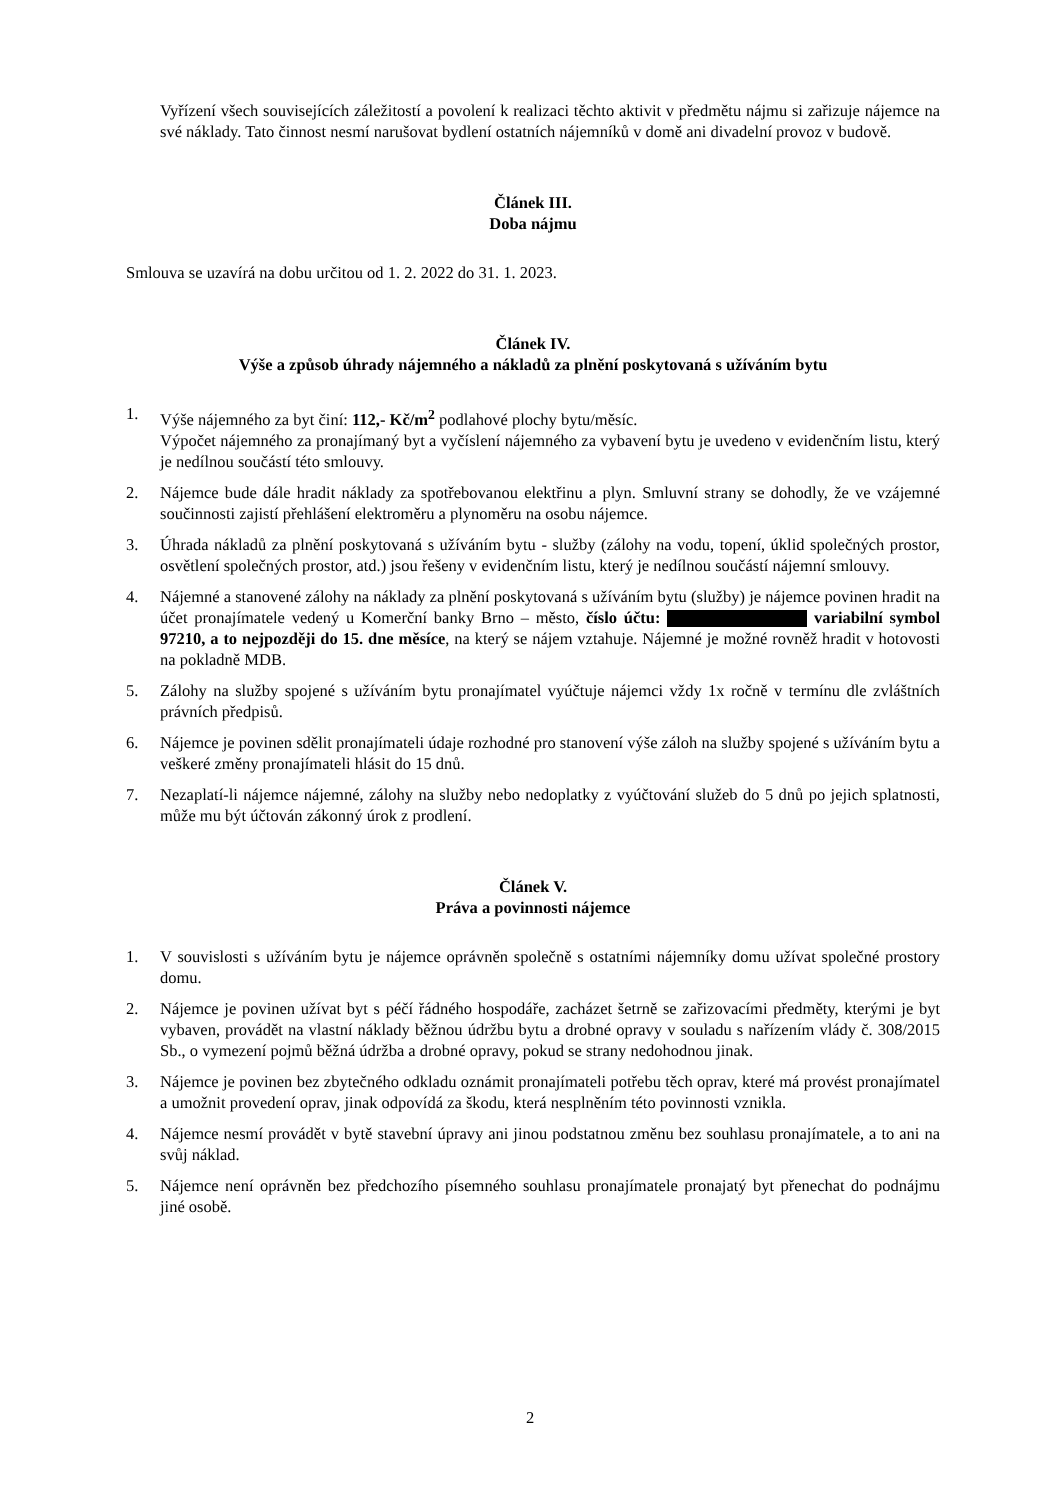Vyřízení všech souvisejících záležitostí a povolení k realizaci těchto aktivit v předmětu nájmu si zařizuje nájemce na své náklady. Tato činnost nesmí narušovat bydlení ostatních nájemníků v domě ani divadelní provoz v budově.
Článek III.
Doba nájmu
Smlouva se uzavírá na dobu určitou od 1. 2. 2022 do 31. 1. 2023.
Článek IV.
Výše a způsob úhrady nájemného a nákladů za plnění poskytovaná s užíváním bytu
1. Výše nájemného za byt činí: 112,- Kč/m<sup>2</sup> podlahové plochy bytu/měsíc.
Výpočet nájemného za pronajímaný byt a vyčíslení nájemného za vybavení bytu je uvedeno v evidenčním listu, který je nedílnou součástí této smlouvy.
2. Nájemce bude dále hradit náklady za spotřebovanou elektřinu a plyn. Smluvní strany se dohodly, že ve vzájemné součinnosti zajistí přehlášení elektroměru a plynoměru na osobu nájemce.
3. Úhrada nákladů za plnění poskytovaná s užíváním bytu - služby (zálohy na vodu, topení, úklid společných prostor, osvětlení společných prostor, atd.) jsou řešeny v evidenčním listu, který je nedílnou součástí nájemní smlouvy.
4. Nájemné a stanovené zálohy na náklady za plnění poskytovaná s užíváním bytu (služby) je nájemce povinen hradit na účet pronajímatele vedený u Komerční banky Brno – město, číslo účtu: variabilní symbol 97210, a to nejpozději do 15. dne měsíce, na který se nájem vztahuje. Nájemné je možné rovněž hradit v hotovosti na pokladně MDB.
5. Zálohy na služby spojené s užíváním bytu pronajímatel vyúčtuje nájemci vždy 1x ročně v termínu dle zvláštních právních předpisů.
6. Nájemce je povinen sdělit pronajímateli údaje rozhodné pro stanovení výše záloh na služby spojené s užíváním bytu a veškeré změny pronajímateli hlásit do 15 dnů.
7. Nezaplatí-li nájemce nájemné, zálohy na služby nebo nedoplatky z vyúčtování služeb do 5 dnů po jejich splatnosti, může mu být účtován zákonný úrok z prodlení.
Článek V.
Práva a povinnosti nájemce
1. V souvislosti s užíváním bytu je nájemce oprávněn společně s ostatními nájemníky domu užívat společné prostory domu.
2. Nájemce je povinen užívat byt s péčí řádného hospodáře, zacházet šetrně se zařizovacími předměty, kterými je byt vybaven, provádět na vlastní náklady běžnou údržbu bytu a drobné opravy v souladu s nařízením vlády č. 308/2015 Sb., o vymezení pojmů běžná údržba a drobné opravy, pokud se strany nedohodnou jinak.
3. Nájemce je povinen bez zbytečného odkladu oznámit pronajímateli potřebu těch oprav, které má provést pronajímatel a umožnit provedení oprav, jinak odpovídá za škodu, která nesplněním této povinnosti vznikla.
4. Nájemce nesmí provádět v bytě stavební úpravy ani jinou podstatnou změnu bez souhlasu pronajímatele, a to ani na svůj náklad.
5. Nájemce není oprávněn bez předchozího písemného souhlasu pronajímatele pronajatý byt přenechat do podnájmu jiné osobě.
2